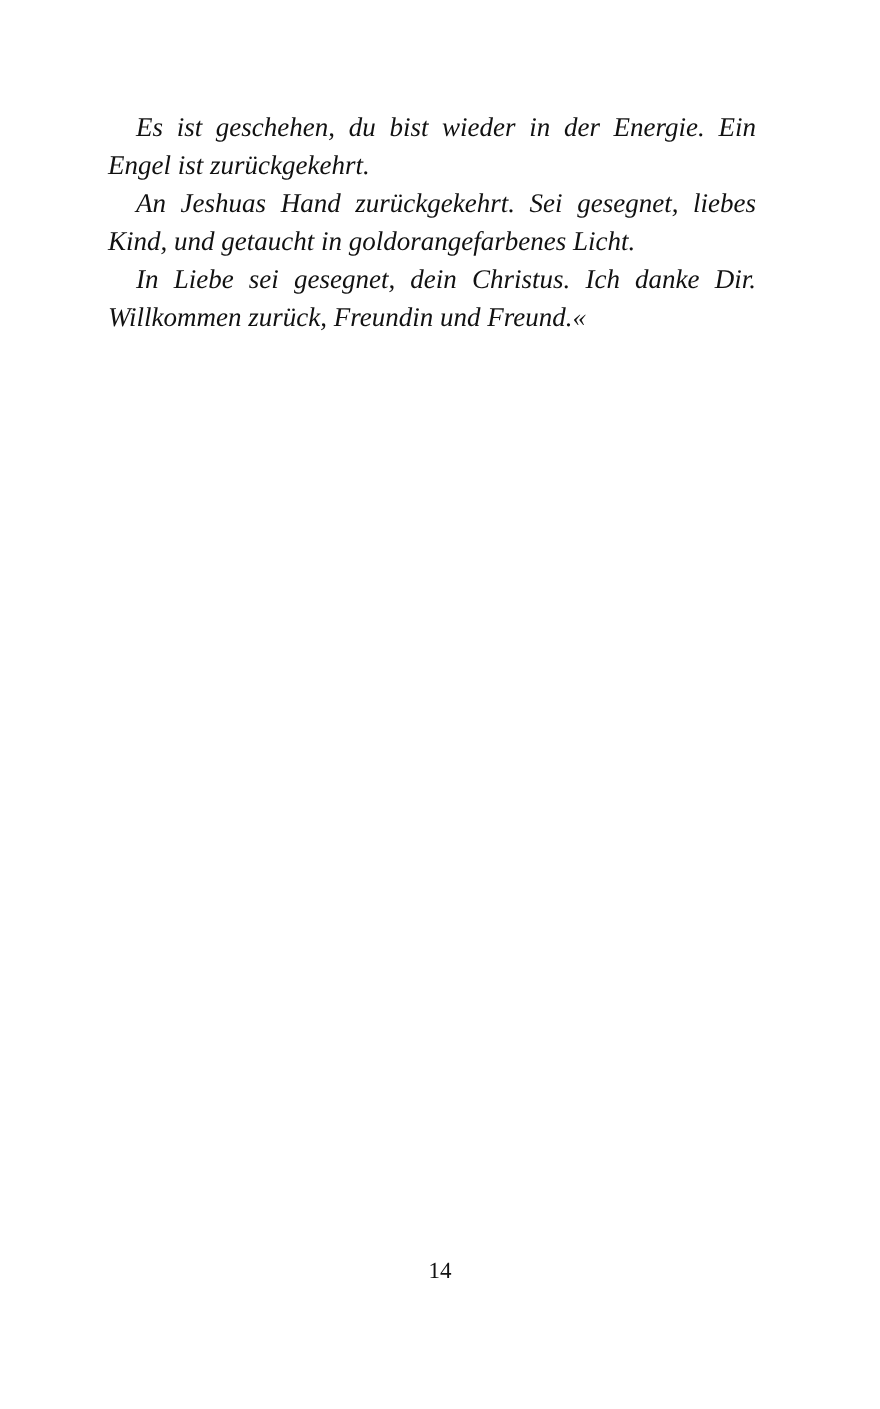Es ist geschehen, du bist wieder in der Energie. Ein Engel ist zurückgekehrt.
An Jeshuas Hand zurückgekehrt. Sei gesegnet, liebes Kind, und getaucht in goldorangefarbenes Licht.
In Liebe sei gesegnet, dein Christus. Ich danke Dir. Willkommen zurück, Freundin und Freund.«
14